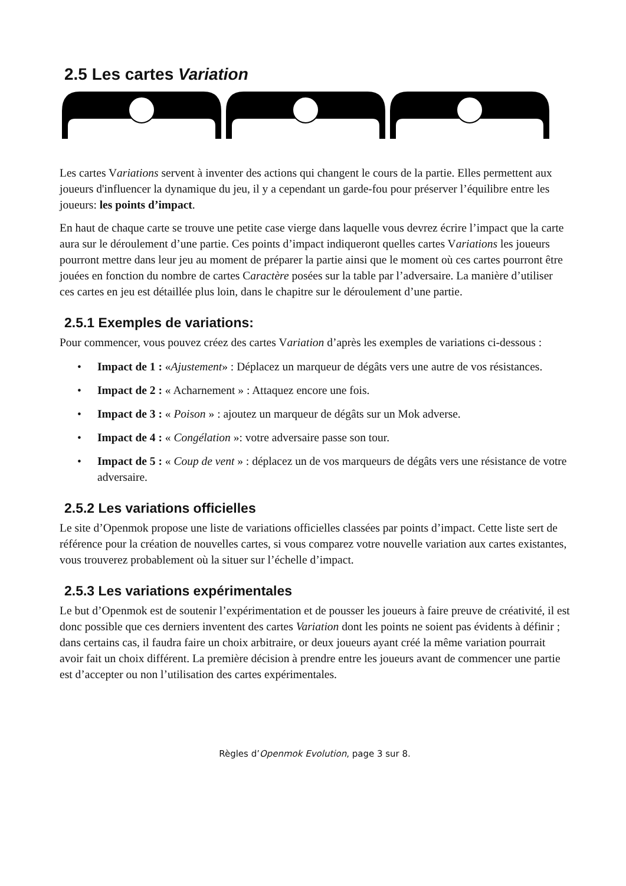2.5 Les cartes Variation
Les cartes Variations servent à inventer des actions qui changent le cours de la partie. Elles permettent aux joueurs d'influencer la dynamique du jeu, il y a cependant un garde-fou pour préserver l’équilibre entre les joueurs: les points d’impact.
En haut de chaque carte se trouve une petite case vierge dans laquelle vous devrez écrire l’impact que la carte aura sur le déroulement d’une partie. Ces points d’impact indiqueront quelles cartes Variations les joueurs pourront mettre dans leur jeu au moment de préparer la partie ainsi que le moment où ces cartes pourront être jouées en fonction du nombre de cartes Caractère posées sur la table par l’adversaire. La manière d’utiliser ces cartes en jeu est détaillée plus loin, dans le chapitre sur le déroulement d’une partie.
2.5.1 Exemples de variations:
Pour commencer, vous pouvez créez des cartes Variation d’après les exemples de variations ci-dessous :
• Impact de 1 : «Ajustement» : Déplacez un marqueur de dégâts vers une autre de vos résistances.
• Impact de 2 : « Acharnement » : Attaquez encore une fois.
• Impact de 3 : « Poison » : ajoutez un marqueur de dégâts sur un Mok adverse.
• Impact de 4 : « Congélation »: votre adversaire passe son tour.
• Impact de 5 : « Coup de vent » : déplacez un de vos marqueurs de dégâts vers une résistance de votre adversaire.
2.5.2 Les variations officielles
Le site d’Openmok propose une liste de variations officielles classées par points d’impact. Cette liste sert de référence pour la création de nouvelles cartes, si vous comparez votre nouvelle variation aux cartes existantes, vous trouverez probablement où la situer sur l’échelle d’impact.
2.5.3 Les variations expérimentales
Le but d’Openmok est de soutenir l’expérimentation et de pousser les joueurs à faire preuve de créativité, il est donc possible que ces derniers inventent des cartes Variation dont les points ne soient pas évidents à définir ; dans certains cas, il faudra faire un choix arbitraire, or deux joueurs ayant créé la même variation pourrait avoir fait un choix différent. La première décision à prendre entre les joueurs avant de commencer une partie est d’accepter ou non l’utilisation des cartes expérimentales.
Règles d’Openmok Evolution, page 3 sur 8.